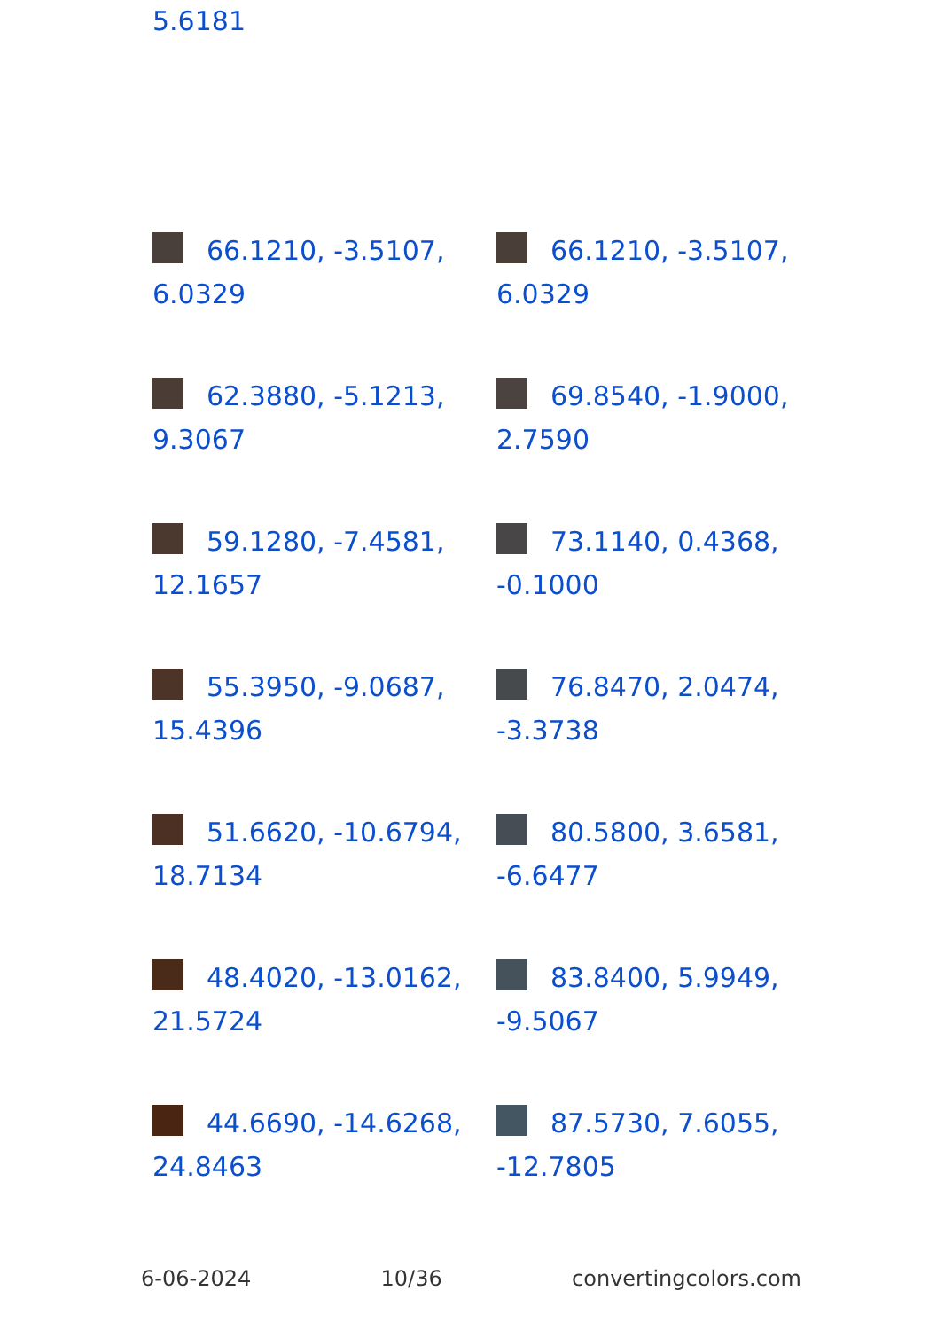5.6181
66.1210, -3.5107, 6.0329
66.1210, -3.5107, 6.0329
62.3880, -5.1213, 9.3067
69.8540, -1.9000, 2.7590
59.1280, -7.4581, 12.1657
73.1140, 0.4368, -0.1000
55.3950, -9.0687, 15.4396
76.8470, 2.0474, -3.3738
51.6620, -10.6794, 18.7134
80.5800, 3.6581, -6.6477
48.4020, -13.0162, 21.5724
83.8400, 5.9949, -9.5067
44.6690, -14.6268, 24.8463
87.5730, 7.6055, -12.7805
6-06-2024 10/36 convertingcolors.com